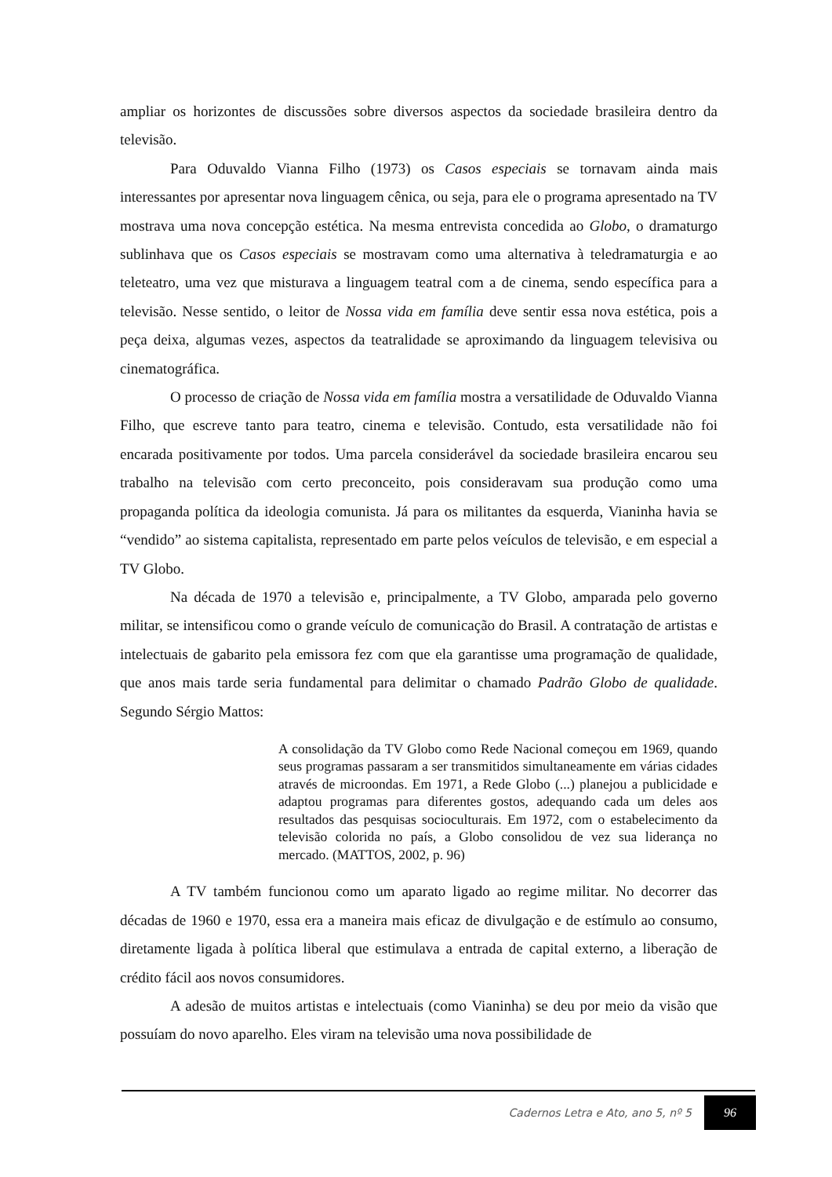ampliar os horizontes de discussões sobre diversos aspectos da sociedade brasileira dentro da televisão.
Para Oduvaldo Vianna Filho (1973) os Casos especiais se tornavam ainda mais interessantes por apresentar nova linguagem cênica, ou seja, para ele o programa apresentado na TV mostrava uma nova concepção estética. Na mesma entrevista concedida ao Globo, o dramaturgo sublinhava que os Casos especiais se mostravam como uma alternativa à teledramaturgia e ao teleteatro, uma vez que misturava a linguagem teatral com a de cinema, sendo específica para a televisão. Nesse sentido, o leitor de Nossa vida em família deve sentir essa nova estética, pois a peça deixa, algumas vezes, aspectos da teatralidade se aproximando da linguagem televisiva ou cinematográfica.
O processo de criação de Nossa vida em família mostra a versatilidade de Oduvaldo Vianna Filho, que escreve tanto para teatro, cinema e televisão. Contudo, esta versatilidade não foi encarada positivamente por todos. Uma parcela considerável da sociedade brasileira encarou seu trabalho na televisão com certo preconceito, pois consideravam sua produção como uma propaganda política da ideologia comunista. Já para os militantes da esquerda, Vianinha havia se “vendido” ao sistema capitalista, representado em parte pelos veículos de televisão, e em especial a TV Globo.
Na década de 1970 a televisão e, principalmente, a TV Globo, amparada pelo governo militar, se intensificou como o grande veículo de comunicação do Brasil. A contratação de artistas e intelectuais de gabarito pela emissora fez com que ela garantisse uma programação de qualidade, que anos mais tarde seria fundamental para delimitar o chamado Padrão Globo de qualidade. Segundo Sérgio Mattos:
A consolidação da TV Globo como Rede Nacional começou em 1969, quando seus programas passaram a ser transmitidos simultaneamente em várias cidades através de microondas. Em 1971, a Rede Globo (...) planejou a publicidade e adaptou programas para diferentes gostos, adequando cada um deles aos resultados das pesquisas socioculturais. Em 1972, com o estabelecimento da televisão colorida no país, a Globo consolidou de vez sua liderança no mercado. (MATTOS, 2002, p. 96)
A TV também funcionou como um aparato ligado ao regime militar. No decorrer das décadas de 1960 e 1970, essa era a maneira mais eficaz de divulgação e de estímulo ao consumo, diretamente ligada à política liberal que estimulava a entrada de capital externo, a liberação de crédito fácil aos novos consumidores.
A adesão de muitos artistas e intelectuais (como Vianinha) se deu por meio da visão que possuíam do novo aparelho. Eles viram na televisão uma nova possibilidade de
Cadernos Letra e Ato, ano 5, nº 5 96